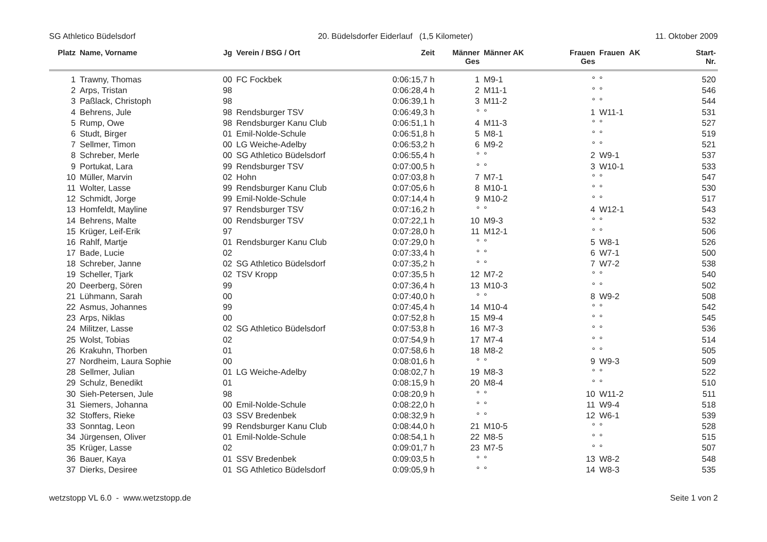SG Athletico Büdelsdorf 20. Büdelsdorfer Eiderlauf (1,5 Kilometer) 11. Oktober 2009
| Platz | Name, Vorname | Jg | Verein / BSG / Ort | Zeit | Männer Ges | Männer AK | Frauen Ges | Frauen AK | Start- Nr. |
| --- | --- | --- | --- | --- | --- | --- | --- | --- | --- |
| 1 | Trawny, Thomas | 00 | FC Fockbek | 0:06:15,7 h | 1 | M9-1 | ° | ° | 520 |
| 2 | Arps, Tristan | 98 | | 0:06:28,4 h | 2 | M11-1 | ° | ° | 546 |
| 3 | Paßlack, Christoph | 98 | | 0:06:39,1 h | 3 | M11-2 | ° | ° | 544 |
| 4 | Behrens, Jule | 98 | Rendsburger TSV | 0:06:49,3 h | ° | ° | 1 | W11-1 | 531 |
| 5 | Rump, Owe | 98 | Rendsburger Kanu Club | 0:06:51,1 h | 4 | M11-3 | ° | ° | 527 |
| 6 | Studt, Birger | 01 | Emil-Nolde-Schule | 0:06:51,8 h | 5 | M8-1 | ° | ° | 519 |
| 7 | Sellmer, Timon | 00 | LG Weiche-Adelby | 0:06:53,2 h | 6 | M9-2 | ° | ° | 521 |
| 8 | Schreber, Merle | 00 | SG Athletico Büdelsdorf | 0:06:55,4 h | ° | ° | 2 | W9-1 | 537 |
| 9 | Portukat, Lara | 99 | Rendsburger TSV | 0:07:00,5 h | ° | ° | 3 | W10-1 | 533 |
| 10 | Müller, Marvin | 02 | Hohn | 0:07:03,8 h | 7 | M7-1 | ° | ° | 547 |
| 11 | Wolter, Lasse | 99 | Rendsburger Kanu Club | 0:07:05,6 h | 8 | M10-1 | ° | ° | 530 |
| 12 | Schmidt, Jorge | 99 | Emil-Nolde-Schule | 0:07:14,4 h | 9 | M10-2 | ° | ° | 517 |
| 13 | Homfeldt, Mayline | 97 | Rendsburger TSV | 0:07:16,2 h | ° | ° | 4 | W12-1 | 543 |
| 14 | Behrens, Malte | 00 | Rendsburger TSV | 0:07:22,1 h | 10 | M9-3 | ° | ° | 532 |
| 15 | Krüger, Leif-Erik | 97 | | 0:07:28,0 h | 11 | M12-1 | ° | ° | 506 |
| 16 | Rahlf, Martje | 01 | Rendsburger Kanu Club | 0:07:29,0 h | ° | ° | 5 | W8-1 | 526 |
| 17 | Bade, Lucie | 02 | | 0:07:33,4 h | ° | ° | 6 | W7-1 | 500 |
| 18 | Schreber, Janne | 02 | SG Athletico Büdelsdorf | 0:07:35,2 h | ° | ° | 7 | W7-2 | 538 |
| 19 | Scheller, Tjark | 02 | TSV Kropp | 0:07:35,5 h | 12 | M7-2 | ° | ° | 540 |
| 20 | Deerberg, Sören | 99 | | 0:07:36,4 h | 13 | M10-3 | ° | ° | 502 |
| 21 | Lühmann, Sarah | 00 | | 0:07:40,0 h | ° | ° | 8 | W9-2 | 508 |
| 22 | Asmus, Johannes | 99 | | 0:07:45,4 h | 14 | M10-4 | ° | ° | 542 |
| 23 | Arps, Niklas | 00 | | 0:07:52,8 h | 15 | M9-4 | ° | ° | 545 |
| 24 | Militzer, Lasse | 02 | SG Athletico Büdelsdorf | 0:07:53,8 h | 16 | M7-3 | ° | ° | 536 |
| 25 | Wolst, Tobias | 02 | | 0:07:54,9 h | 17 | M7-4 | ° | ° | 514 |
| 26 | Krakuhn, Thorben | 01 | | 0:07:58,6 h | 18 | M8-2 | ° | ° | 505 |
| 27 | Nordheim, Laura Sophie | 00 | | 0:08:01,6 h | ° | ° | 9 | W9-3 | 509 |
| 28 | Sellmer, Julian | 01 | LG Weiche-Adelby | 0:08:02,7 h | 19 | M8-3 | ° | ° | 522 |
| 29 | Schulz, Benedikt | 01 | | 0:08:15,9 h | 20 | M8-4 | ° | ° | 510 |
| 30 | Sieh-Petersen, Jule | 98 | | 0:08:20,9 h | ° | ° | 10 | W11-2 | 511 |
| 31 | Siemers, Johanna | 00 | Emil-Nolde-Schule | 0:08:22,0 h | ° | ° | 11 | W9-4 | 518 |
| 32 | Stoffers, Rieke | 03 | SSV Bredenbek | 0:08:32,9 h | ° | ° | 12 | W6-1 | 539 |
| 33 | Sonntag, Leon | 99 | Rendsburger Kanu Club | 0:08:44,0 h | 21 | M10-5 | ° | ° | 528 |
| 34 | Jürgensen, Oliver | 01 | Emil-Nolde-Schule | 0:08:54,1 h | 22 | M8-5 | ° | ° | 515 |
| 35 | Krüger, Lasse | 02 | | 0:09:01,7 h | 23 | M7-5 | ° | ° | 507 |
| 36 | Bauer, Kaya | 01 | SSV Bredenbek | 0:09:03,5 h | ° | ° | 13 | W8-2 | 548 |
| 37 | Dierks, Desiree | 01 | SG Athletico Büdelsdorf | 0:09:05,9 h | ° | ° | 14 | W8-3 | 535 |
wetzstopp VL 6.0 - www.wetzstopp.de Seite 1 von 2